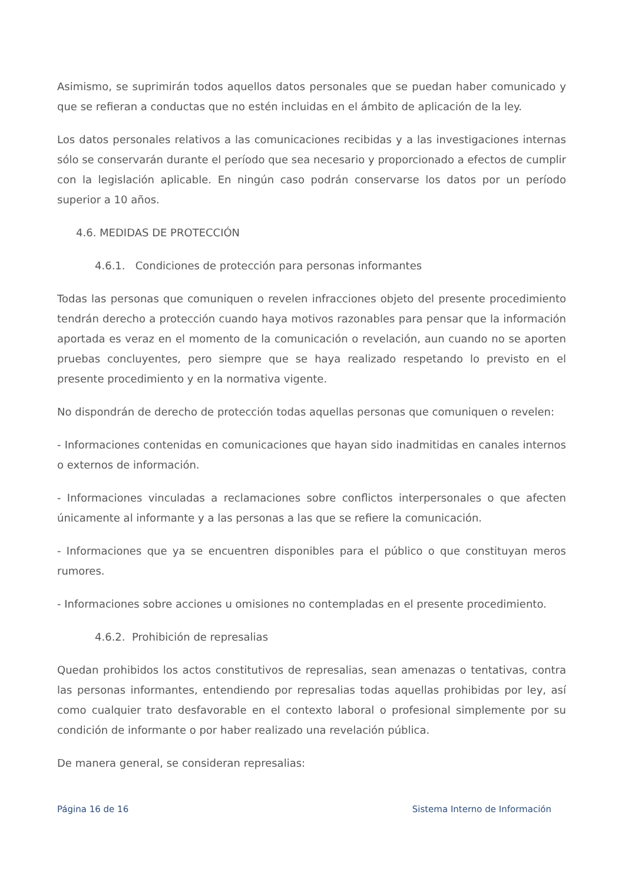Asimismo, se suprimirán todos aquellos datos personales que se puedan haber comunicado y que se refieran a conductas que no estén incluidas en el ámbito de aplicación de la ley.
Los datos personales relativos a las comunicaciones recibidas y a las investigaciones internas sólo se conservarán durante el período que sea necesario y proporcionado a efectos de cumplir con la legislación aplicable. En ningún caso podrán conservarse los datos por un período superior a 10 años.
4.6. MEDIDAS DE PROTECCIÓN
4.6.1. Condiciones de protección para personas informantes
Todas las personas que comuniquen o revelen infracciones objeto del presente procedimiento tendrán derecho a protección cuando haya motivos razonables para pensar que la información aportada es veraz en el momento de la comunicación o revelación, aun cuando no se aporten pruebas concluyentes, pero siempre que se haya realizado respetando lo previsto en el presente procedimiento y en la normativa vigente.
No dispondrán de derecho de protección todas aquellas personas que comuniquen o revelen:
- Informaciones contenidas en comunicaciones que hayan sido inadmitidas en canales internos o externos de información.
- Informaciones vinculadas a reclamaciones sobre conflictos interpersonales o que afecten únicamente al informante y a las personas a las que se refiere la comunicación.
- Informaciones que ya se encuentren disponibles para el público o que constituyan meros rumores.
- Informaciones sobre acciones u omisiones no contempladas en el presente procedimiento.
4.6.2. Prohibición de represalias
Quedan prohibidos los actos constitutivos de represalias, sean amenazas o tentativas, contra las personas informantes, entendiendo por represalias todas aquellas prohibidas por ley, así como cualquier trato desfavorable en el contexto laboral o profesional simplemente por su condición de informante o por haber realizado una revelación pública.
De manera general, se consideran represalias:
Página 16 de 16 Sistema Interno de Información